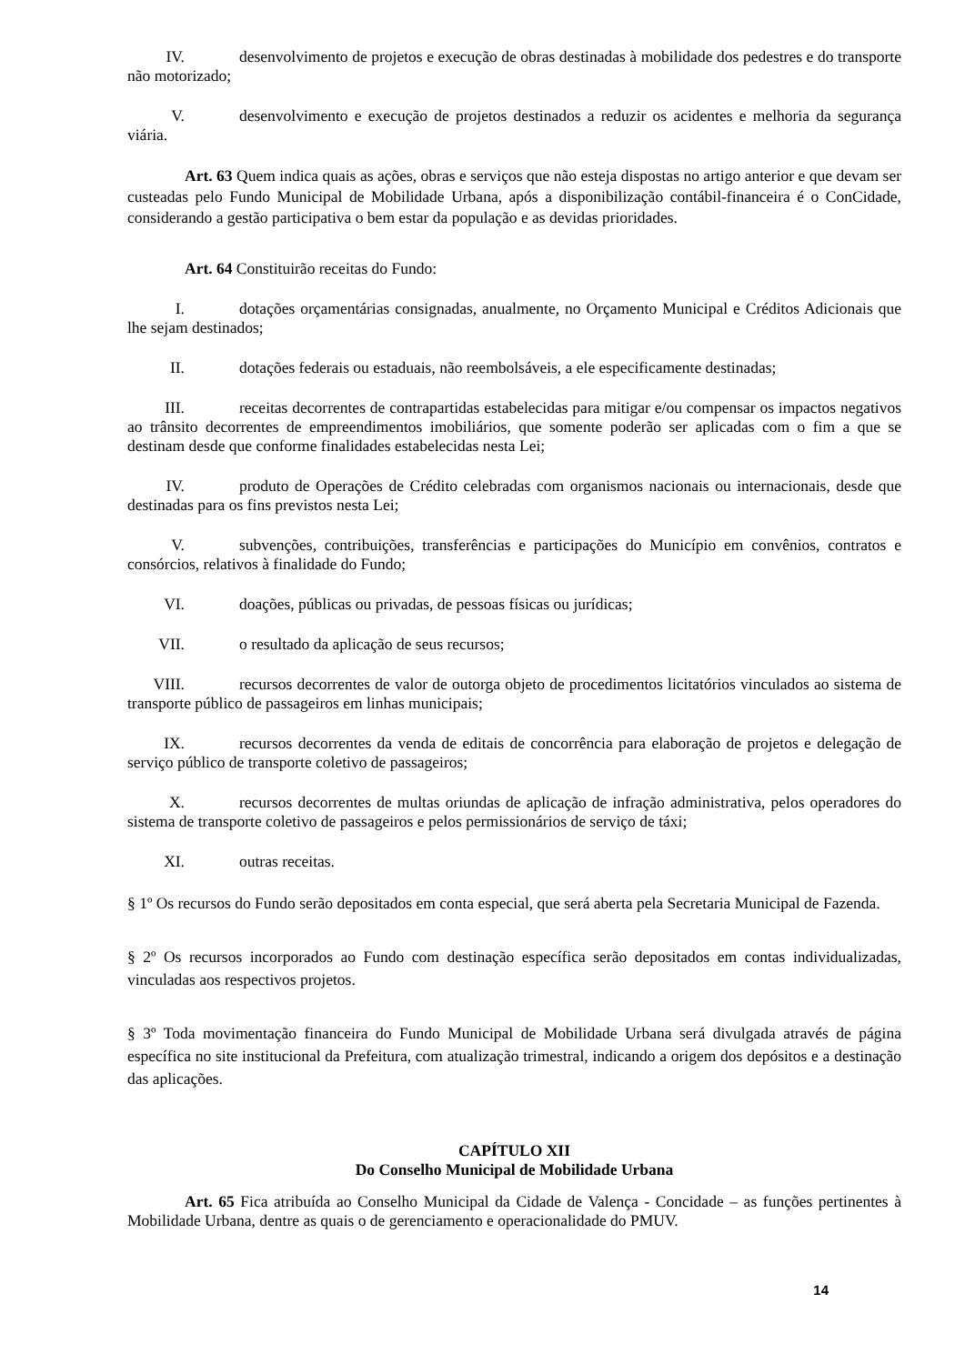IV. desenvolvimento de projetos e execução de obras destinadas à mobilidade dos pedestres e do transporte não motorizado;
V. desenvolvimento e execução de projetos destinados a reduzir os acidentes e melhoria da segurança viária.
Art. 63 Quem indica quais as ações, obras e serviços que não esteja dispostas no artigo anterior e que devam ser custeadas pelo Fundo Municipal de Mobilidade Urbana, após a disponibilização contábil-financeira é o ConCidade, considerando a gestão participativa o bem estar da população e as devidas prioridades.
Art. 64 Constituirão receitas do Fundo:
I. dotações orçamentárias consignadas, anualmente, no Orçamento Municipal e Créditos Adicionais que lhe sejam destinados;
II. dotações federais ou estaduais, não reembolsáveis, a ele especificamente destinadas;
III. receitas decorrentes de contrapartidas estabelecidas para mitigar e/ou compensar os impactos negativos ao trânsito decorrentes de empreendimentos imobiliários, que somente poderão ser aplicadas com o fim a que se destinam desde que conforme finalidades estabelecidas nesta Lei;
IV. produto de Operações de Crédito celebradas com organismos nacionais ou internacionais, desde que destinadas para os fins previstos nesta Lei;
V. subvenções, contribuições, transferências e participações do Município em convênios, contratos e consórcios, relativos à finalidade do Fundo;
VI. doações, públicas ou privadas, de pessoas físicas ou jurídicas;
VII. o resultado da aplicação de seus recursos;
VIII. recursos decorrentes de valor de outorga objeto de procedimentos licitatórios vinculados ao sistema de transporte público de passageiros em linhas municipais;
IX. recursos decorrentes da venda de editais de concorrência para elaboração de projetos e delegação de serviço público de transporte coletivo de passageiros;
X. recursos decorrentes de multas oriundas de aplicação de infração administrativa, pelos operadores do sistema de transporte coletivo de passageiros e pelos permissionários de serviço de táxi;
XI. outras receitas.
§ 1º Os recursos do Fundo serão depositados em conta especial, que será aberta pela Secretaria Municipal de Fazenda.
§ 2º Os recursos incorporados ao Fundo com destinação específica serão depositados em contas individualizadas, vinculadas aos respectivos projetos.
§ 3º Toda movimentação financeira do Fundo Municipal de Mobilidade Urbana será divulgada através de página específica no site institucional da Prefeitura, com atualização trimestral, indicando a origem dos depósitos e a destinação das aplicações.
CAPÍTULO XII
Do Conselho Municipal de Mobilidade Urbana
Art. 65 Fica atribuída ao Conselho Municipal da Cidade de Valença - Concidade – as funções pertinentes à Mobilidade Urbana, dentre as quais o de gerenciamento e operacionalidade do PMUV.
14